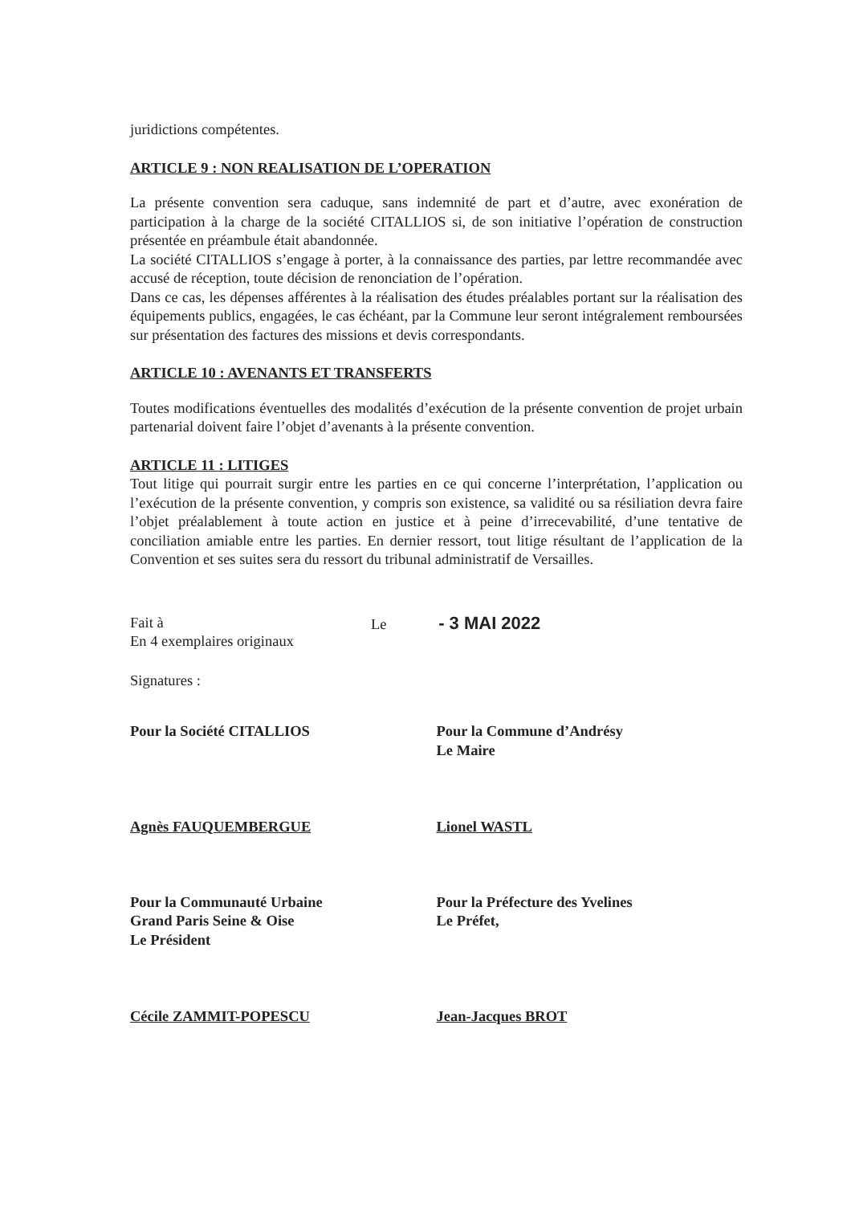juridictions compétentes.
ARTICLE 9 : NON REALISATION DE L’OPERATION
La présente convention sera caduque, sans indemnité de part et d’autre, avec exonération de participation à la charge de la société CITALLIOS si, de son initiative l’opération de construction présentée en préambule était abandonnée.
La société CITALLIOS s’engage à porter, à la connaissance des parties, par lettre recommandée avec accusé de réception, toute décision de renonciation de l’opération.
Dans ce cas, les dépenses afférentes à la réalisation des études préalables portant sur la réalisation des équipements publics, engagées, le cas échéant, par la Commune leur seront intégralement remboursées sur présentation des factures des missions et devis correspondants.
ARTICLE 10 : AVENANTS ET TRANSFERTS
Toutes modifications éventuelles des modalités d’exécution de la présente convention de projet urbain partenarial doivent faire l’objet d’avenants à la présente convention.
ARTICLE 11 : LITIGES
Tout litige qui pourrait surgir entre les parties en ce qui concerne l’interprétation, l’application ou l’exécution de la présente convention, y compris son existence, sa validité ou sa résiliation devra faire l’objet préalablement à toute action en justice et à peine d’irrecevabilité, d’une tentative de conciliation amiable entre les parties. En dernier ressort, tout litige résultant de l’application de la Convention et ses suites sera du ressort du tribunal administratif de Versailles.
Fait à
En 4 exemplaires originaux
Le - 3 MAI 2022
Signatures :
Pour la Société CITALLIOS
Agnès FAUQUEMBERGUE
Pour la Commune d’Andrésy
Le Maire
Lionel WASTL
Pour la Communauté Urbaine
Grand Paris Seine & Oise
Le Président
Cécile ZAMMIT-POPESCU
Pour la Préfecture des Yvelines
Le Préfet,
Jean-Jacques BROT